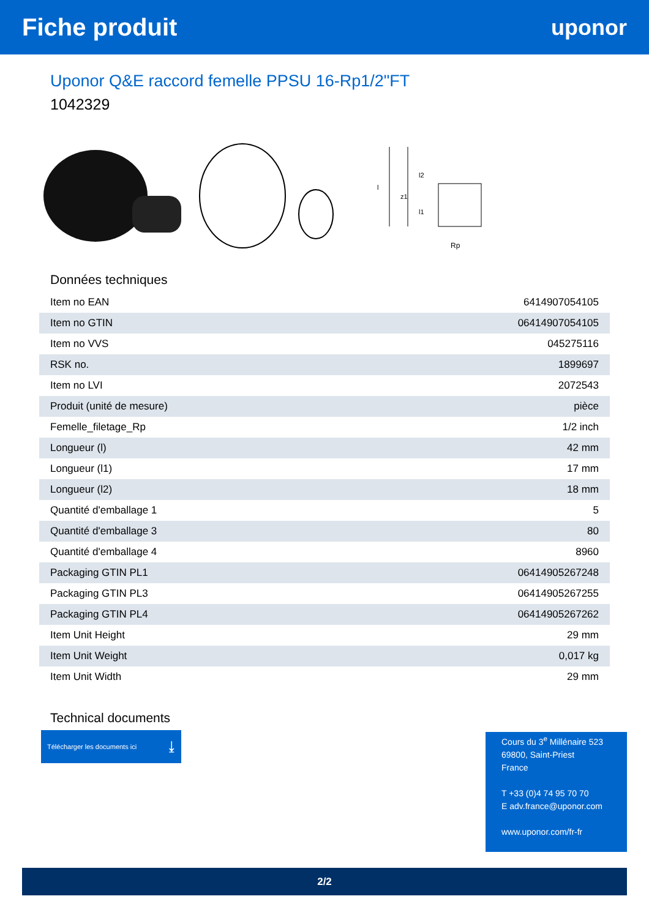Fiche produit uponor
Uponor Q&E raccord femelle PPSU 16-Rp1/2"FT
1042329
Rp
l2
l1
z1
l
Données techniques
| Item no EAN | 6414907054105 |
| Item no GTIN | 06414907054105 |
| Item no VVS | 045275116 |
| RSK no. | 1899697 |
| Item no LVI | 2072543 |
| Produit (unité de mesure) | pièce |
| Femelle_filetage_Rp | 1/2 inch |
| Longueur (l) | 42 mm |
| Longueur (l1) | 17 mm |
| Longueur (l2) | 18 mm |
| Quantité d'emballage 1 | 5 |
| Quantité d'emballage 3 | 80 |
| Quantité d'emballage 4 | 8960 |
| Packaging GTIN PL1 | 06414905267248 |
| Packaging GTIN PL3 | 06414905267255 |
| Packaging GTIN PL4 | 06414905267262 |
| Item Unit Height | 29 mm |
| Item Unit Weight | 0,017 kg |
| Item Unit Width | 29 mm |
Technical documents
Télécharger les documents ici ⤓
Cours du 3<sup>e</sup> Millénaire 523
69800, Saint-Priest
France
T +33 (0)4 74 95 70 70
E adv.france@uponor.com
www.uponor.com/fr-fr
2/2